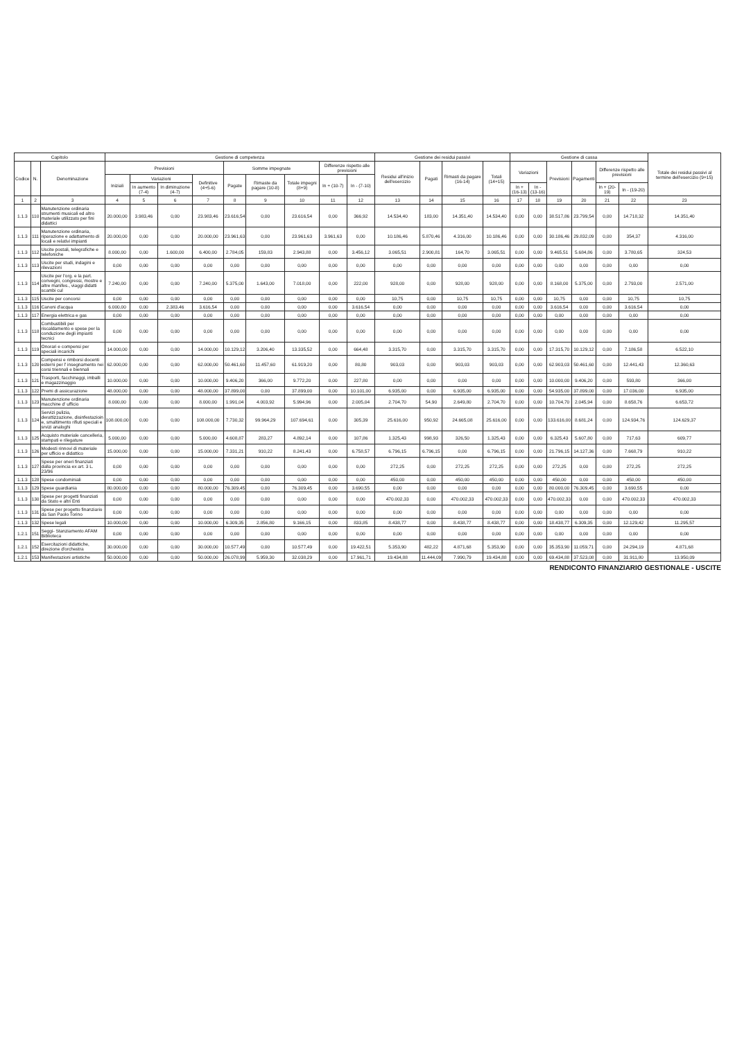| Capitolo | | | Gestione di competenza | | | | | | | | | Gestione dei residui passivi | | | | Gestione di cassa | | | | | | Totale dei residui passivi al termine dell'esercizio (9+15) |
| --- | --- | --- | --- | --- | --- | --- | --- | --- | --- | --- | --- | --- | --- | --- | --- | --- | --- | --- | --- | --- | --- | --- |
| Codice | N. | Denominazione | Previsioni | | | | Somme impegnate | | | Differenze rispetto alle previsioni | | Residui all'inizio dell'esercizio | Pagati | Rimasti da pagare (16-14) | Totali (14+15) | Variazioni | | Previsioni | Pagamenti | Differenze rispetto alle previsioni | | |
| | | | Iniziali | Variazioni | | Definitive (4+5-6) | Pagate | Rimaste da pagare (10-8) | Totale impegni (8+9) | In + (10-7) | In - (7-10) | | | | | | | | | | | |
| | | | | In aumento (7-4) | In diminuzione (4-7) | | | | | | | | | | | In + (16-13) | In - (13-16) | | | In + (20-19) | In - (19-20) | |
| 1 | 2 | 3 | 4 | 5 | 6 | 7 | 8 | 9 | 10 | 11 | 12 | 13 | 14 | 15 | 16 | 17 | 18 | 19 | 20 | 21 | 22 | 23 |
| 1.1.3 | 110 | Manutenzione ordinaria strumenti musicali ed altro materiale utilizzato per fini didattici | 20.000,00 | 3.983,46 | 0,00 | 23.983,46 | 23.616,54 | 0,00 | 23.616,54 | 0,00 | 366,92 | 14.534,40 | 183,00 | 14.351,40 | 14.534,40 | 0,00 | 0,00 | 38.517,86 | 23.799,54 | 0,00 | 14.718,32 | 14.351,40 |
| 1.1.3 | 111 | Manutenzione ordinaria, riparazione e adattamento di locali e relativi impianti | 20.000,00 | 0,00 | 0,00 | 20.000,00 | 23.961,63 | 0,00 | 23.961,63 | 3.961,63 | 0,00 | 10.186,46 | 5.870,46 | 4.316,00 | 10.186,46 | 0,00 | 0,00 | 30.186,46 | 29.832,09 | 0,00 | 354,37 | 4.316,00 |
| 1.1.3 | 112 | Uscite postali, telegrafiche e telefoniche | 8.000,00 | 0,00 | 1.600,00 | 6.400,00 | 2.784,05 | 159,83 | 2.943,88 | 0,00 | 3.456,12 | 3.065,51 | 2.900,81 | 164,70 | 3.065,51 | 0,00 | 0,00 | 9.465,51 | 5.684,86 | 0,00 | 3.780,65 | 324,53 |
| 1.1.3 | 113 | Uscite per studi, indagini e rilevazioni | 0,00 | 0,00 | 0,00 | 0,00 | 0,00 | 0,00 | 0,00 | 0,00 | 0,00 | 0,00 | 0,00 | 0,00 | 0,00 | 0,00 | 0,00 | 0,00 | 0,00 | 0,00 | 0,00 | 0,00 |
| 1.1.3 | 114 | Uscite per l'org. e la part. convegni, congressi, mostre e altre manifes., viaggi didatti scambi cul | 7.240,00 | 0,00 | 0,00 | 7.240,00 | 5.375,00 | 1.643,00 | 7.018,00 | 0,00 | 222,00 | 928,00 | 0,00 | 928,00 | 928,00 | 0,00 | 0,00 | 8.168,00 | 5.375,00 | 0,00 | 2.793,00 | 2.571,00 |
| 1.1.3 | 115 | Uscite per concorsi | 0,00 | 0,00 | 0,00 | 0,00 | 0,00 | 0,00 | 0,00 | 0,00 | 0,00 | 10,75 | 0,00 | 10,75 | 10,75 | 0,00 | 0,00 | 10,75 | 0,00 | 0,00 | 10,75 | 10,75 |
| 1.1.3 | 116 | Canoni d'acqua | 6.000,00 | 0,00 | 2.383,46 | 3.616,54 | 0,00 | 0,00 | 0,00 | 0,00 | 3.616,54 | 0,00 | 0,00 | 0,00 | 0,00 | 0,00 | 0,00 | 3.616,54 | 0,00 | 0,00 | 3.616,54 | 0,00 |
| 1.1.3 | 117 | Energia elettrica e gas | 0,00 | 0,00 | 0,00 | 0,00 | 0,00 | 0,00 | 0,00 | 0,00 | 0,00 | 0,00 | 0,00 | 0,00 | 0,00 | 0,00 | 0,00 | 0,00 | 0,00 | 0,00 | 0,00 | 0,00 |
| 1.1.3 | 118 | Combustibili per riscaldamento e spese per la conduzione degli impianti tecnici | 0,00 | 0,00 | 0,00 | 0,00 | 0,00 | 0,00 | 0,00 | 0,00 | 0,00 | 0,00 | 0,00 | 0,00 | 0,00 | 0,00 | 0,00 | 0,00 | 0,00 | 0,00 | 0,00 | 0,00 |
| 1.1.3 | 119 | Onorari e compensi per speciali incarichi | 14.000,00 | 0,00 | 0,00 | 14.000,00 | 10.129,12 | 3.206,40 | 13.335,52 | 0,00 | 664,48 | 3.315,70 | 0,00 | 3.315,70 | 3.315,70 | 0,00 | 0,00 | 17.315,70 | 10.129,12 | 0,00 | 7.186,58 | 6.522,10 |
| 1.1.3 | 120 | Compensi e rimborsi docenti esterni per l' insegnamento nei corsi triennali e biennali | 62.000,00 | 0,00 | 0,00 | 62.000,00 | 50.461,60 | 11.457,60 | 61.919,20 | 0,00 | 80,80 | 903,03 | 0,00 | 903,03 | 903,03 | 0,00 | 0,00 | 62.903,03 | 50.461,60 | 0,00 | 12.441,43 | 12.360,63 |
| 1.1.3 | 121 | Trasporti, facchinaggi, imballi e magazzinaggio | 10.000,00 | 0,00 | 0,00 | 10.000,00 | 9.406,20 | 366,00 | 9.772,20 | 0,00 | 227,80 | 0,00 | 0,00 | 0,00 | 0,00 | 0,00 | 0,00 | 10.000,00 | 9.406,20 | 0,00 | 593,80 | 366,00 |
| 1.1.3 | 122 | Premi di assicurazione | 48.000,00 | 0,00 | 0,00 | 48.000,00 | 37.899,00 | 0,00 | 37.899,00 | 0,00 | 10.101,00 | 6.935,00 | 0,00 | 6.935,00 | 6.935,00 | 0,00 | 0,00 | 54.935,00 | 37.899,00 | 0,00 | 17.036,00 | 6.935,00 |
| 1.1.3 | 123 | Manutenzione ordinaria macchine d' ufficio | 8.000,00 | 0,00 | 0,00 | 8.000,00 | 1.991,04 | 4.003,92 | 5.994,96 | 0,00 | 2.005,04 | 2.704,70 | 54,90 | 2.649,80 | 2.704,70 | 0,00 | 0,00 | 10.704,70 | 2.045,94 | 0,00 | 8.658,76 | 6.653,72 |
| 1.1.3 | 124 | Servizi pulizia, derattizzazione, disinfestazioin e, smaltimento rifiuti speciali e srvizi analoghi | 108.000,00 | 0,00 | 0,00 | 108.000,00 | 7.730,32 | 99.964,29 | 107.694,61 | 0,00 | 305,39 | 25.616,00 | 950,92 | 24.665,08 | 25.616,00 | 0,00 | 0,00 | 133.616,00 | 8.681,24 | 0,00 | 124.934,76 | 124.629,37 |
| 1.1.3 | 125 | Acquisto materiale cancelleria, stampati e rilegature | 5.000,00 | 0,00 | 0,00 | 5.000,00 | 4.608,87 | 283,27 | 4.892,14 | 0,00 | 107,86 | 1.325,43 | 998,93 | 326,50 | 1.325,43 | 0,00 | 0,00 | 6.325,43 | 5.607,80 | 0,00 | 717,63 | 609,77 |
| 1.1.3 | 126 | Modesti rinnovi di materiale per ufficio e didattico | 15.000,00 | 0,00 | 0,00 | 15.000,00 | 7.331,21 | 910,22 | 8.241,43 | 0,00 | 6.758,57 | 6.796,15 | 6.796,15 | 0,00 | 6.796,15 | 0,00 | 0,00 | 21.796,15 | 14.127,36 | 0,00 | 7.668,79 | 910,22 |
| 1.1.3 | 127 | Spese per oneri finanziati dalla provincia ex art. 3 L. 23/96 | 0,00 | 0,00 | 0,00 | 0,00 | 0,00 | 0,00 | 0,00 | 0,00 | 0,00 | 272,25 | 0,00 | 272,25 | 272,25 | 0,00 | 0,00 | 272,25 | 0,00 | 0,00 | 272,25 | 272,25 |
| 1.1.3 | 128 | Spese condominiali | 0,00 | 0,00 | 0,00 | 0,00 | 0,00 | 0,00 | 0,00 | 0,00 | 0,00 | 450,00 | 0,00 | 450,00 | 450,00 | 0,00 | 0,00 | 450,00 | 0,00 | 0,00 | 450,00 | 450,00 |
| 1.1.3 | 129 | Spese guardiania | 80.000,00 | 0,00 | 0,00 | 80.000,00 | 76.309,45 | 0,00 | 76.309,45 | 0,00 | 3.690,55 | 0,00 | 0,00 | 0,00 | 0,00 | 0,00 | 0,00 | 80.000,00 | 76.309,45 | 0,00 | 3.690,55 | 0,00 |
| 1.1.3 | 130 | Spese per progetti finanziati da Stato e altri Enti | 0,00 | 0,00 | 0,00 | 0,00 | 0,00 | 0,00 | 0,00 | 0,00 | 0,00 | 470.002,33 | 0,00 | 470.002,33 | 470.002,33 | 0,00 | 0,00 | 470.002,33 | 0,00 | 0,00 | 470.002,33 | 470.002,33 |
| 1.1.3 | 131 | Spese per progetto finanziario da San Paolo Torino | 0,00 | 0,00 | 0,00 | 0,00 | 0,00 | 0,00 | 0,00 | 0,00 | 0,00 | 0,00 | 0,00 | 0,00 | 0,00 | 0,00 | 0,00 | 0,00 | 0,00 | 0,00 | 0,00 | 0,00 |
| 1.1.3 | 132 | Spese legali | 10.000,00 | 0,00 | 0,00 | 10.000,00 | 6.309,35 | 2.856,80 | 9.166,15 | 0,00 | 833,85 | 8.438,77 | 0,00 | 8.438,77 | 8.438,77 | 0,00 | 0,00 | 18.438,77 | 6.309,35 | 0,00 | 12.129,42 | 11.295,57 |
| 1.2.1 | 151 | Seggi- Stanziamento AFAM Biblioteca | 0,00 | 0,00 | 0,00 | 0,00 | 0,00 | 0,00 | 0,00 | 0,00 | 0,00 | 0,00 | 0,00 | 0,00 | 0,00 | 0,00 | 0,00 | 0,00 | 0,00 | 0,00 | 0,00 | 0,00 |
| 1.2.1 | 152 | Esercitazioni didattiche, direzione d'orchestra | 30.000,00 | 0,00 | 0,00 | 30.000,00 | 10.577,49 | 0,00 | 10.577,49 | 0,00 | 19.422,51 | 5.353,90 | 482,22 | 4.871,68 | 5.353,90 | 0,00 | 0,00 | 35.353,90 | 11.059,71 | 0,00 | 24.294,19 | 4.871,68 |
| 1.2.1 | 153 | Manifestazioni artistiche | 50.000,00 | 0,00 | 0,00 | 50.000,00 | 26.078,99 | 5.959,30 | 32.038,29 | 0,00 | 17.961,71 | 19.434,88 | 11.444,09 | 7.990,79 | 19.434,88 | 0,00 | 0,00 | 69.434,88 | 37.523,08 | 0,00 | 31.911,80 | 13.950,09 |
RENDICONTO FINANZIARIO GESTIONALE - USCITE